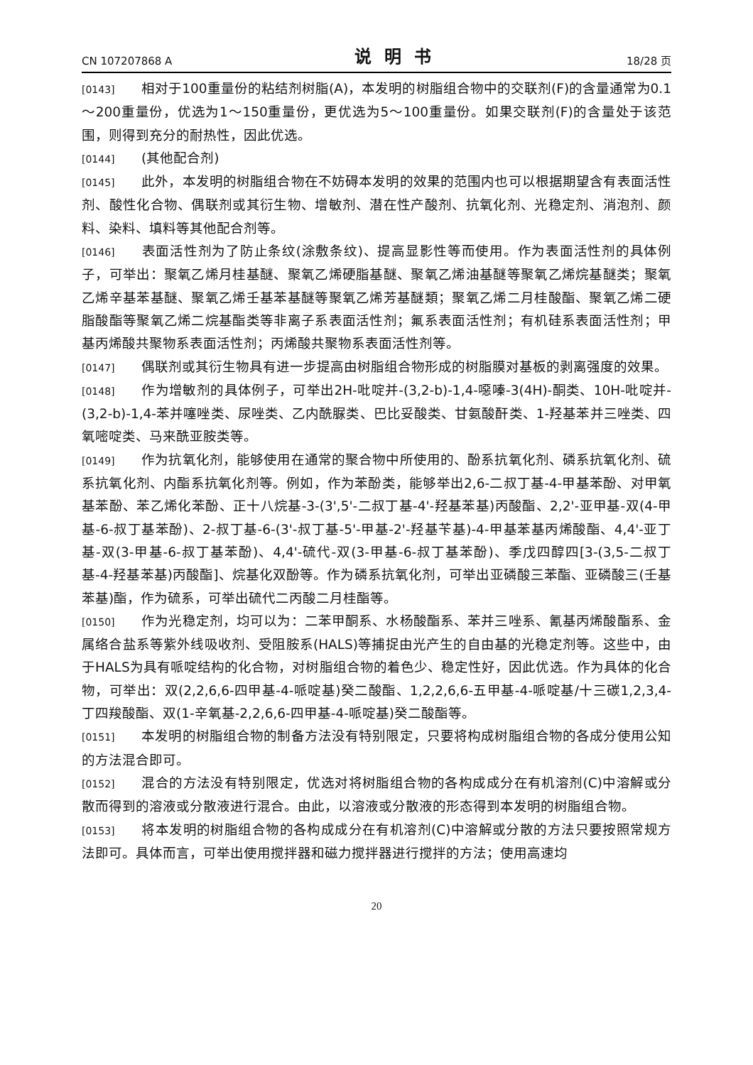CN 107207868 A 说明书 18/28 页
[0143] 相对于100重量份的粘结剂树脂(A)，本发明的树脂组合物中的交联剂(F)的含量通常为0.1～200重量份，优选为1～150重量份，更优选为5～100重量份。如果交联剂(F)的含量处于该范围，则得到充分的耐热性，因此优选。
[0144] (其他配合剂)
[0145] 此外，本发明的树脂组合物在不妨碍本发明的效果的范围内也可以根据期望含有表面活性剂、酸性化合物、偶联剂或其衍生物、增敏剂、潜在性产酸剂、抗氧化剂、光稳定剂、消泡剂、颜料、染料、填料等其他配合剂等。
[0146] 表面活性剂为了防止条纹(涂敷条纹)、提高显影性等而使用。作为表面活性剂的具体例子，可举出：聚氧乙烯月桂基醚、聚氧乙烯硬脂基醚、聚氧乙烯油基醚等聚氧乙烯烷基醚类；聚氧乙烯辛基苯基醚、聚氧乙烯壬基苯基醚等聚氧乙烯芳基醚類；聚氧乙烯二月桂酸酯、聚氧乙烯二硬脂酸酯等聚氧乙烯二烷基酯类等非离子系表面活性剂；氟系表面活性剂；有机硅系表面活性剂；甲基丙烯酸共聚物系表面活性剂；丙烯酸共聚物系表面活性剂等。
[0147] 偶联剂或其衍生物具有进一步提高由树脂组合物形成的树脂膜对基板的剥离强度的效果。
[0148] 作为增敏剂的具体例子，可举出2H-吡啶并-(3,2-b)-1,4-噁嗪-3(4H)-酮类、10H-吡啶并-(3,2-b)-1,4-苯并噻唑类、尿唑类、乙内酰脲类、巴比妥酸类、甘氨酸酐类、1-羟基苯并三唑类、四氧嘧啶类、马来酰亚胺类等。
[0149] 作为抗氧化剂，能够使用在通常的聚合物中所使用的、酚系抗氧化剂、磷系抗氧化剂、硫系抗氧化剂、内酯系抗氧化剂等。例如，作为苯酚类，能够举出2,6-二叔丁基-4-甲基苯酚、对甲氧基苯酚、苯乙烯化苯酚、正十八烷基-3-(3',5'-二叔丁基-4'-羟基苯基)丙酸酯、2,2'-亚甲基-双(4-甲基-6-叔丁基苯酚)、2-叔丁基-6-(3'-叔丁基-5'-甲基-2'-羟基苄基)-4-甲基苯基丙烯酸酯、4,4'-亚丁基-双(3-甲基-6-叔丁基苯酚)、4,4'-硫代-双(3-甲基-6-叔丁基苯酚)、季戊四醇四[3-(3,5-二叔丁基-4-羟基苯基)丙酸酯]、烷基化双酚等。作为磷系抗氧化剂，可举出亚磷酸三苯酯、亚磷酸三(壬基苯基)酯，作为硫系，可举出硫代二丙酸二月桂酯等。
[0150] 作为光稳定剂，均可以为：二苯甲酮系、水杨酸酯系、苯并三唑系、氰基丙烯酸酯系、金属络合盐系等紫外线吸收剂、受阻胺系(HALS)等捕捉由光产生的自由基的光稳定剂等。这些中，由于HALS为具有哌啶结构的化合物，对树脂组合物的着色少、稳定性好，因此优选。作为具体的化合物，可举出：双(2,2,6,6-四甲基-4-哌啶基)癸二酸酯、1,2,2,6,6-五甲基-4-哌啶基/十三碳1,2,3,4-丁四羧酸酯、双(1-辛氧基-2,2,6,6-四甲基-4-哌啶基)癸二酸酯等。
[0151] 本发明的树脂组合物的制备方法没有特别限定，只要将构成树脂组合物的各成分使用公知的方法混合即可。
[0152] 混合的方法没有特别限定，优选对将树脂组合物的各构成成分在有机溶剂(C)中溶解或分散而得到的溶液或分散液进行混合。由此，以溶液或分散液的形态得到本发明的树脂组合物。
[0153] 将本发明的树脂组合物的各构成成分在有机溶剂(C)中溶解或分散的方法只要按照常规方法即可。具体而言，可举出使用搅拌器和磁力搅拌器进行搅拌的方法；使用高速均
20